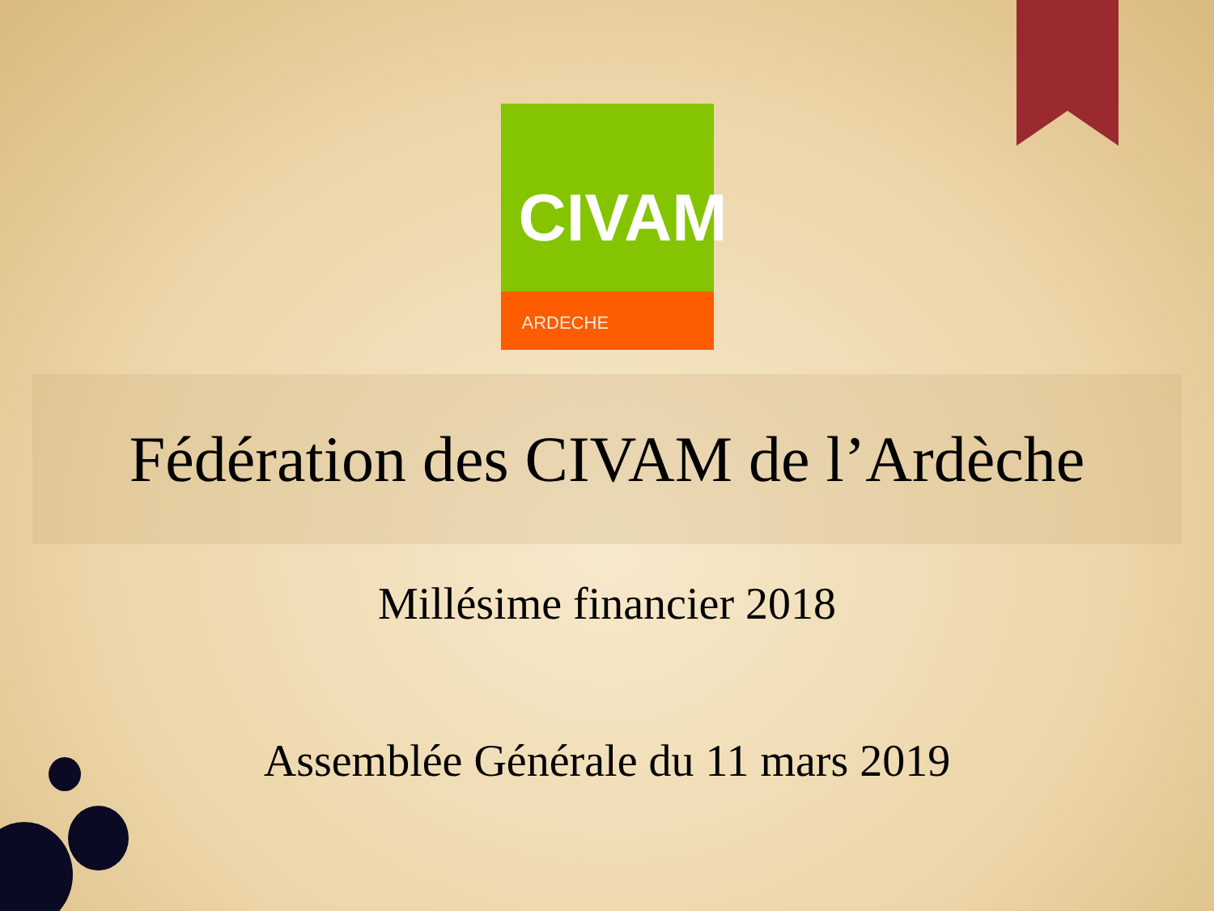CIVAM
ARDECHE
Fédération des CIVAM de l’Ardèche
Millésime financier 2018
Assemblée Générale du 11 mars 2019